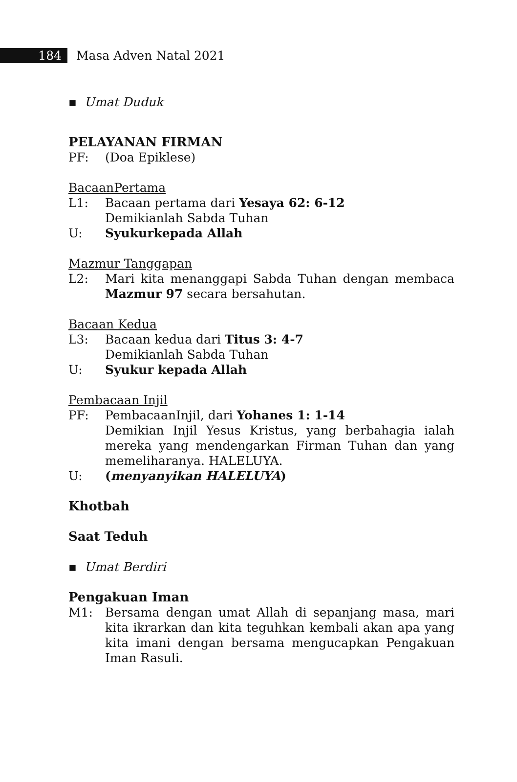184 Masa Adven Natal 2021
▪ Umat Duduk
PELAYANAN FIRMAN
PF: (Doa Epiklese)
BacaanPertama
L1: Bacaan pertama dari Yesaya 62: 6-12
Demikianlah Sabda Tuhan
U: Syukurkepada Allah
Mazmur Tanggapan
L2: Mari kita menanggapi Sabda Tuhan dengan membaca Mazmur 97 secara bersahutan.
Bacaan Kedua
L3: Bacaan kedua dari Titus 3: 4-7
Demikianlah Sabda Tuhan
U: Syukur kepada Allah
Pembacaan Injil
PF: PembacaanInjil, dari Yohanes 1: 1-14
Demikian Injil Yesus Kristus, yang berbahagia ialah mereka yang mendengarkan Firman Tuhan dan yang memeliharanya. HALELUYA.
U: (menyanyikan HALELUYA)
Khotbah
Saat Teduh
▪ Umat Berdiri
Pengakuan Iman
M1: Bersama dengan umat Allah di sepanjang masa, mari kita ikrarkan dan kita teguhkan kembali akan apa yang kita imani dengan bersama mengucapkan Pengakuan Iman Rasuli.